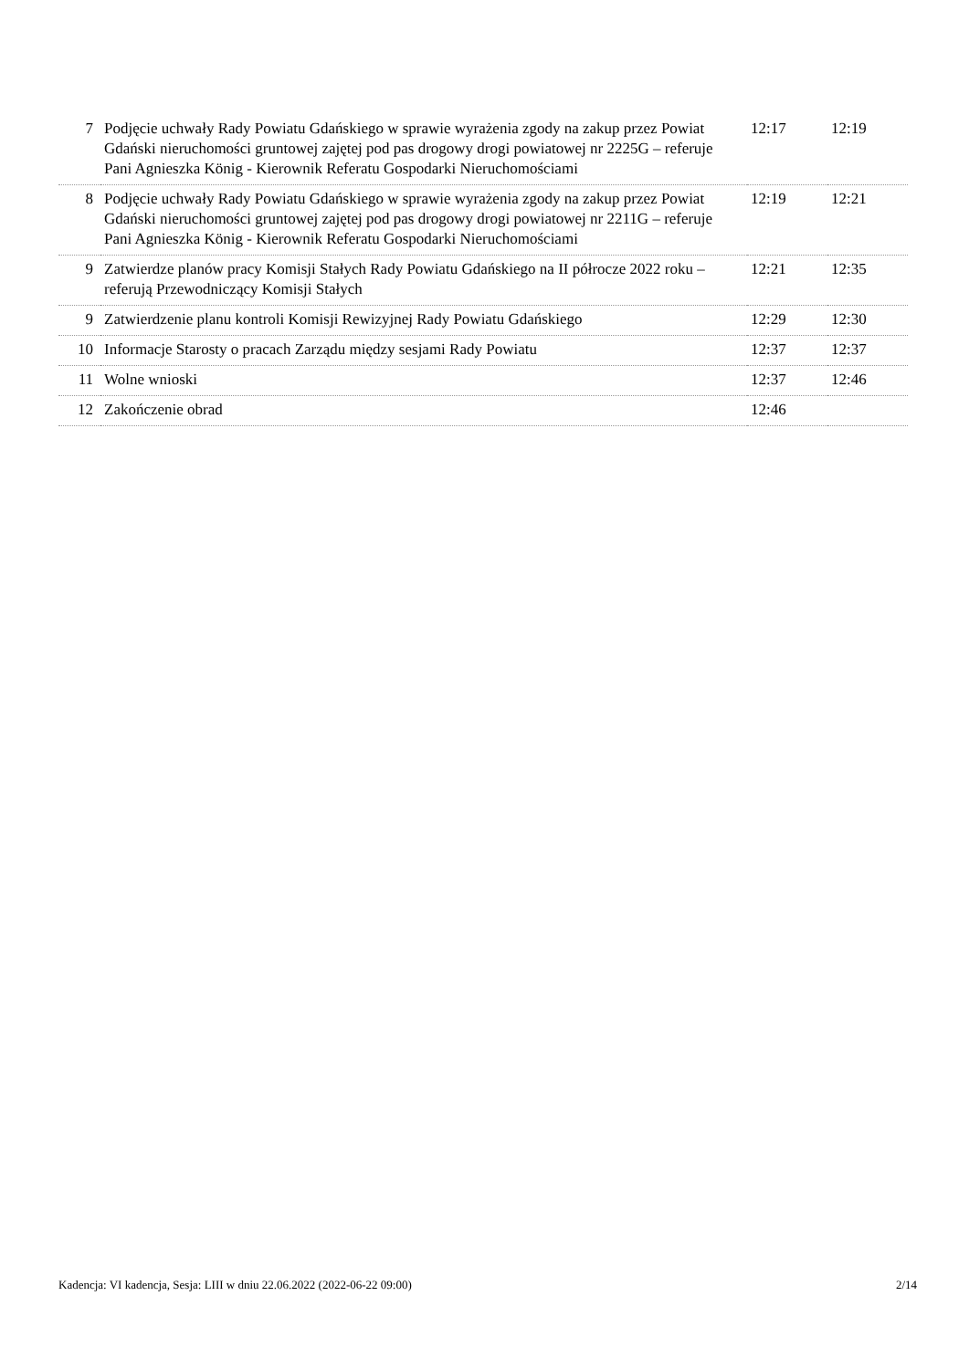| 7 | Podjęcie uchwały Rady Powiatu Gdańskiego w sprawie wyrażenia zgody na zakup przez Powiat Gdański nieruchomości gruntowej zajętej pod pas drogowy drogi powiatowej nr 2225G – referuje Pani Agnieszka König - Kierownik Referatu Gospodarki Nieruchomościami | 12:17 | 12:19 |
| 8 | Podjęcie uchwały Rady Powiatu Gdańskiego w sprawie wyrażenia zgody na zakup przez Powiat Gdański nieruchomości gruntowej zajętej pod pas drogowy drogi powiatowej nr 2211G – referuje Pani Agnieszka König - Kierownik Referatu Gospodarki Nieruchomościami | 12:19 | 12:21 |
| 9 | Zatwierdze planów pracy Komisji Stałych Rady Powiatu Gdańskiego na II półrocze 2022 roku – referują Przewodniczący Komisji Stałych | 12:21 | 12:35 |
| 9 | Zatwierdzenie planu kontroli Komisji Rewizyjnej Rady Powiatu Gdańskiego | 12:29 | 12:30 |
| 10 | Informacje Starosty o pracach Zarządu między sesjami Rady Powiatu | 12:37 | 12:37 |
| 11 | Wolne wnioski | 12:37 | 12:46 |
| 12 | Zakończenie obrad | 12:46 | |
Kadencja: VI kadencja, Sesja: LIII w dniu 22.06.2022 (2022-06-22 09:00) 2/14